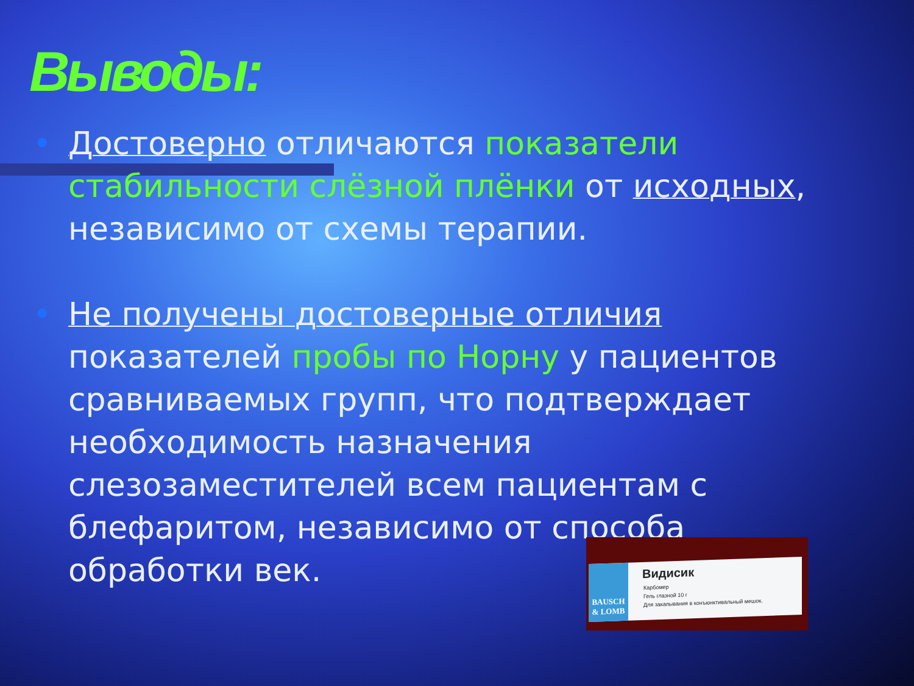Выводы:
• Достоверно отличаются показатели стабильности слёзной плёнки от исходных, независимо от схемы терапии.
• Не получены достоверные отличия показателей пробы по Норну у пациентов сравниваемых групп, что подтверждает необходимость назначения слезозаместителей всем пациентам с блефаритом, независимо от способа обработки век.
BAUSCH & LOMB
Видисик
Карбомер
Гель глазной 10 г
Для закапывания в конъюнктивальный мешок.